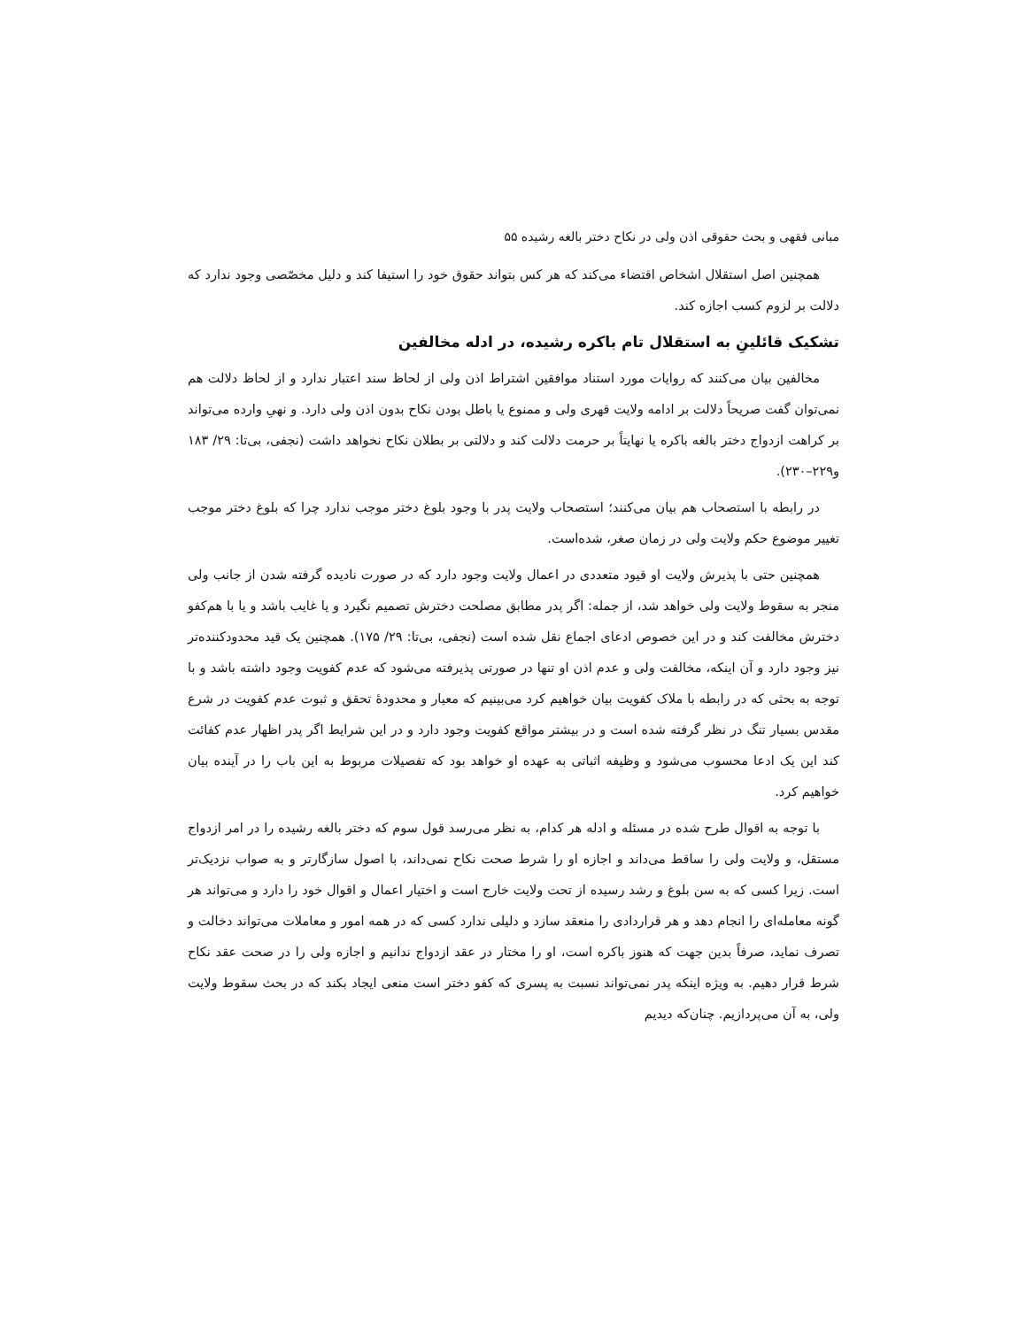مبانی فقهی و بحث حقوقی اذن ولی در نکاح دختر بالغه رشیده ۵۵
همچنین اصل استقلال اشخاص اقتضاء می‌کند که هر کس بتواند حقوق خود را استیفا کند و دلیل مخصّصی وجود ندارد که دلالت بر لزوم کسب اجازه کند.
تشکیک قائلینِ به استقلال تام باکره رشیده، در ادله مخالفین
مخالفین بیان می‌کنند که روایات مورد استناد موافقین اشتراط اذن ولی از لحاظ سند اعتبار ندارد و از لحاظ دلالت هم نمی‌توان گفت صریحاً دلالت بر ادامه ولایت قهری ولی و ممنوع یا باطل بودن نکاح بدون اذن ولی دارد. و نهیِ وارده می‌تواند بر کراهت ازدواج دختر بالغه باکره یا نهایتاً بر حرمت دلالت کند و دلالتی بر بطلان نکاح نخواهد داشت (نجفی، بی‌تا: ۲۹/ ۱۸۳ و۲۲۹–۲۳۰).
در رابطه با استصحاب هم بیان می‌کنند؛ استصحاب ولایت پدر با وجود بلوغ دختر موجب ندارد چرا که بلوغ دختر موجب تغییر موضوع حکم ولایت ولی در زمان صغر، شده‌است.
همچنین حتی با پذیرش ولایت او قیود متعددی در اعمال ولایت وجود دارد که در صورت نادیده گرفته شدن از جانب ولی منجر به سقوط ولایت ولی خواهد شد، از جمله: اگر پدر مطابق مصلحت دخترش تصمیم نگیرد و یا غایب باشد و یا با هم‌کفو دخترش مخالفت کند و در این خصوص ادعای اجماع نقل شده است (نجفی، بی‌تا: ۲۹/ ۱۷۵). همچنین یک قید محدودکننده‌تر نیز وجود دارد و آن اینکه، مخالفت ولی و عدم اذن او تنها در صورتی پذیرفته می‌شود که عدم کفویت وجود داشته باشد و با توجه به بحثی که در رابطه با ملاک کفویت بیان خواهیم کرد می‌بینیم که معیار و محدودهٔ تحقق و ثبوت عدم کفویت در شرع مقدس بسیار تنگ در نظر گرفته شده است و در بیشتر مواقع کفویت وجود دارد و در این شرایط اگر پدر اظهار عدم کفائت کند این یک ادعا محسوب می‌شود و وظیفه اثباتی به عهده او خواهد بود که تفصیلات مربوط به این باب را در آینده بیان خواهیم کرد.
با توجه به اقوال طرح شده در مسئله و ادله هر کدام، به نظر می‌رسد قول سوم که دختر بالغه رشیده را در امر ازدواج مستقل، و ولایت ولی را ساقط می‌داند و اجازه او را شرط صحت نکاح نمی‌داند، با اصول سازگارتر و به صواب نزدیک‌تر است. زیرا کسی که به سن بلوغ و رشد رسیده از تحت ولایت خارج است و اختیار اعمال و اقوال خود را دارد و می‌تواند هر گونه معامله‌ای را انجام دهد و هر قراردادی را منعقد سازد و دلیلی ندارد کسی که در همه امور و معاملات می‌تواند دخالت و تصرف نماید، صرفاً بدین جهت که هنوز باکره است، او را مختار در عقد ازدواج ندانیم و اجازه ولی را در صحت عقد نکاح شرط قرار دهیم. به ویژه اینکه پدر نمی‌تواند نسبت به پسری که کفو دختر است منعی ایجاد بکند که در بحث سقوط ولایت ولی، به آن می‌پردازیم. چنان‌که دیدیم